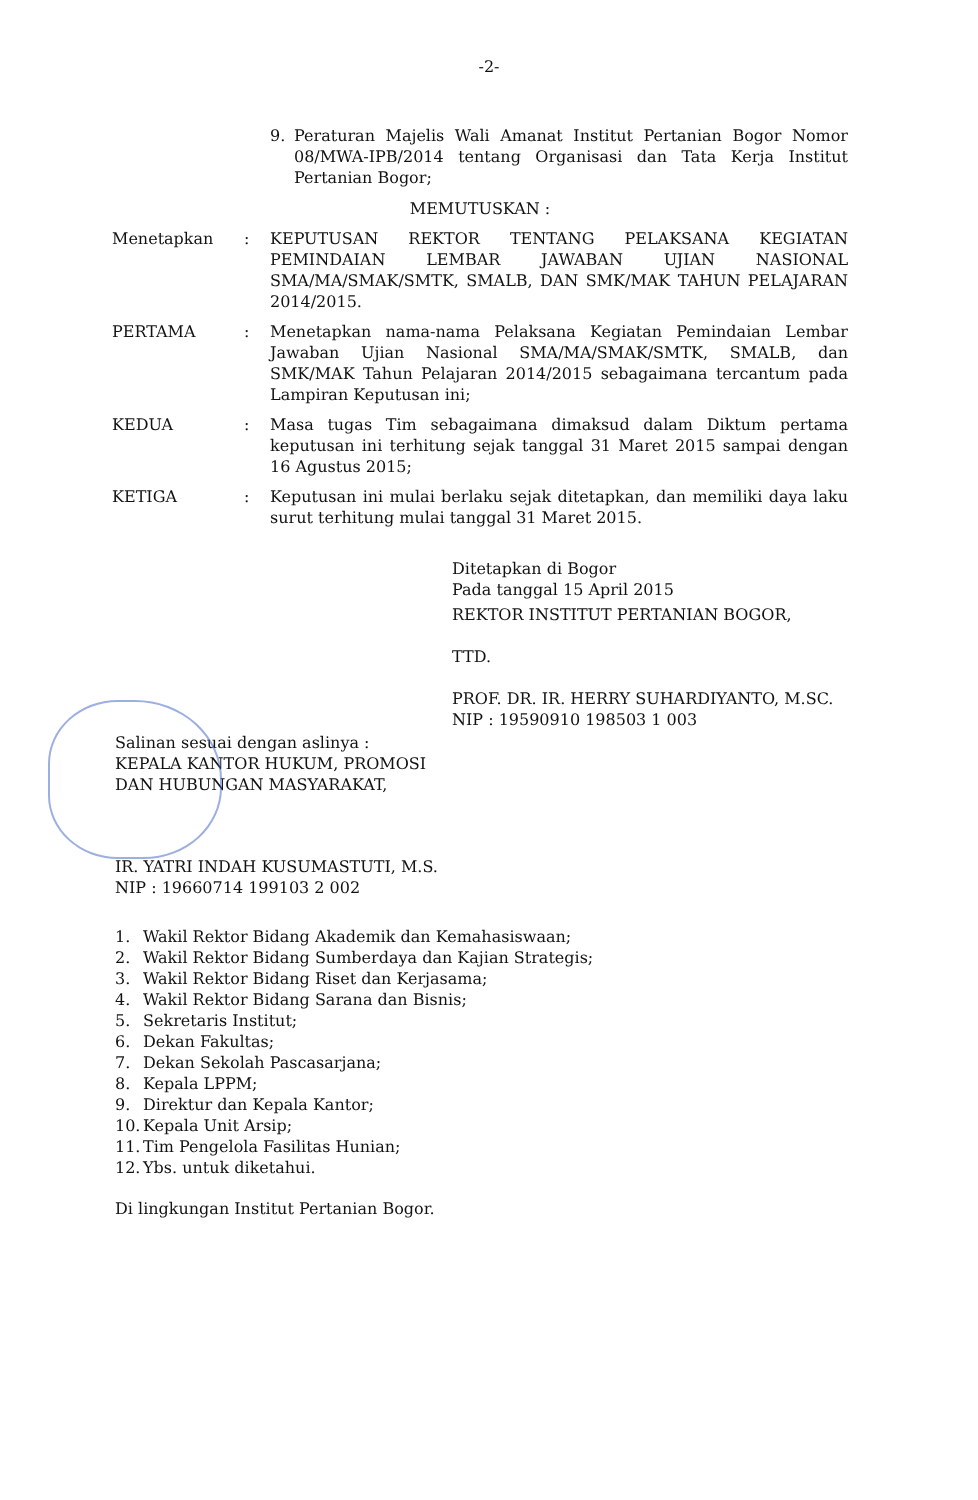-2-
9. Peraturan Majelis Wali Amanat Institut Pertanian Bogor Nomor 08/MWA-IPB/2014 tentang Organisasi dan Tata Kerja Institut Pertanian Bogor;
MEMUTUSKAN :
Menetapkan: KEPUTUSAN REKTOR TENTANG PELAKSANA KEGIATAN PEMINDAIAN LEMBAR JAWABAN UJIAN NASIONAL SMA/MA/SMAK/SMTK, SMALB, DAN SMK/MAK TAHUN PELAJARAN 2014/2015.
PERTAMA: Menetapkan nama-nama Pelaksana Kegiatan Pemindaian Lembar Jawaban Ujian Nasional SMA/MA/SMAK/SMTK, SMALB, dan SMK/MAK Tahun Pelajaran 2014/2015 sebagaimana tercantum pada Lampiran Keputusan ini;
KEDUA: Masa tugas Tim sebagaimana dimaksud dalam Diktum pertama keputusan ini terhitung sejak tanggal 31 Maret 2015 sampai dengan 16 Agustus 2015;
KETIGA: Keputusan ini mulai berlaku sejak ditetapkan, dan memiliki daya laku surut terhitung mulai tanggal 31 Maret 2015.
Ditetapkan di Bogor
Pada tanggal 15 April 2015
REKTOR INSTITUT PERTANIAN BOGOR,
TTD.
PROF. DR. IR. HERRY SUHARDIYANTO, M.SC.
NIP : 19590910 198503 1 003
Salinan sesuai dengan aslinya :
KEPALA KANTOR HUKUM, PROMOSI
DAN HUBUNGAN MASYARAKAT,
IR. YATRI INDAH KUSUMASTUTI, M.S.
NIP : 19660714 199103 2 002
1. Wakil Rektor Bidang Akademik dan Kemahasiswaan;
2. Wakil Rektor Bidang Sumberdaya dan Kajian Strategis;
3. Wakil Rektor Bidang Riset dan Kerjasama;
4. Wakil Rektor Bidang Sarana dan Bisnis;
5. Sekretaris Institut;
6. Dekan Fakultas;
7. Dekan Sekolah Pascasarjana;
8. Kepala LPPM;
9. Direktur dan Kepala Kantor;
10. Kepala Unit Arsip;
11. Tim Pengelola Fasilitas Hunian;
12. Ybs. untuk diketahui.
Di lingkungan Institut Pertanian Bogor.